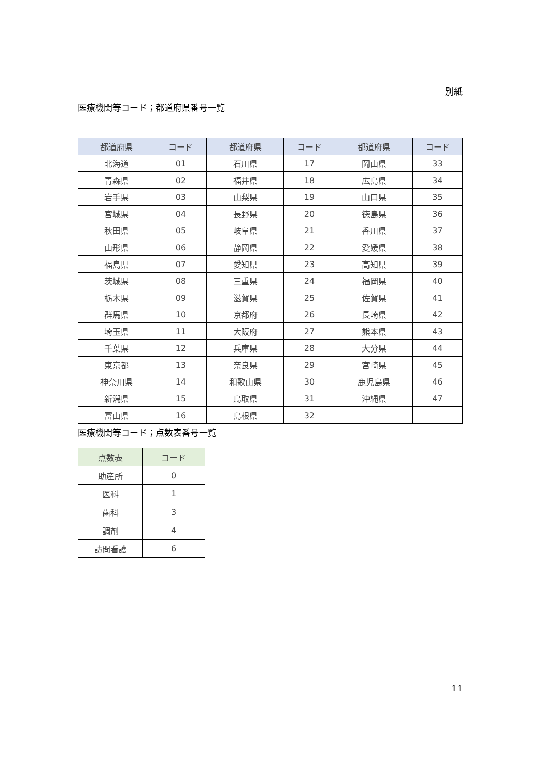別紙
医療機関等コード；都道府県番号一覧
| 都道府県 | コード | 都道府県 | コード | 都道府県 | コード |
| --- | --- | --- | --- | --- | --- |
| 北海道 | 01 | 石川県 | 17 | 岡山県 | 33 |
| 青森県 | 02 | 福井県 | 18 | 広島県 | 34 |
| 岩手県 | 03 | 山梨県 | 19 | 山口県 | 35 |
| 宮城県 | 04 | 長野県 | 20 | 徳島県 | 36 |
| 秋田県 | 05 | 岐阜県 | 21 | 香川県 | 37 |
| 山形県 | 06 | 静岡県 | 22 | 愛媛県 | 38 |
| 福島県 | 07 | 愛知県 | 23 | 高知県 | 39 |
| 茨城県 | 08 | 三重県 | 24 | 福岡県 | 40 |
| 栃木県 | 09 | 滋賀県 | 25 | 佐賀県 | 41 |
| 群馬県 | 10 | 京都府 | 26 | 長崎県 | 42 |
| 埼玉県 | 11 | 大阪府 | 27 | 熊本県 | 43 |
| 千葉県 | 12 | 兵庫県 | 28 | 大分県 | 44 |
| 東京都 | 13 | 奈良県 | 29 | 宮崎県 | 45 |
| 神奈川県 | 14 | 和歌山県 | 30 | 鹿児島県 | 46 |
| 新潟県 | 15 | 鳥取県 | 31 | 沖縄県 | 47 |
| 富山県 | 16 | 島根県 | 32 | | |
医療機関等コード；点数表番号一覧
| 点数表 | コード |
| --- | --- |
| 助産所 | 0 |
| 医科 | 1 |
| 歯科 | 3 |
| 調剤 | 4 |
| 訪問看護 | 6 |
11